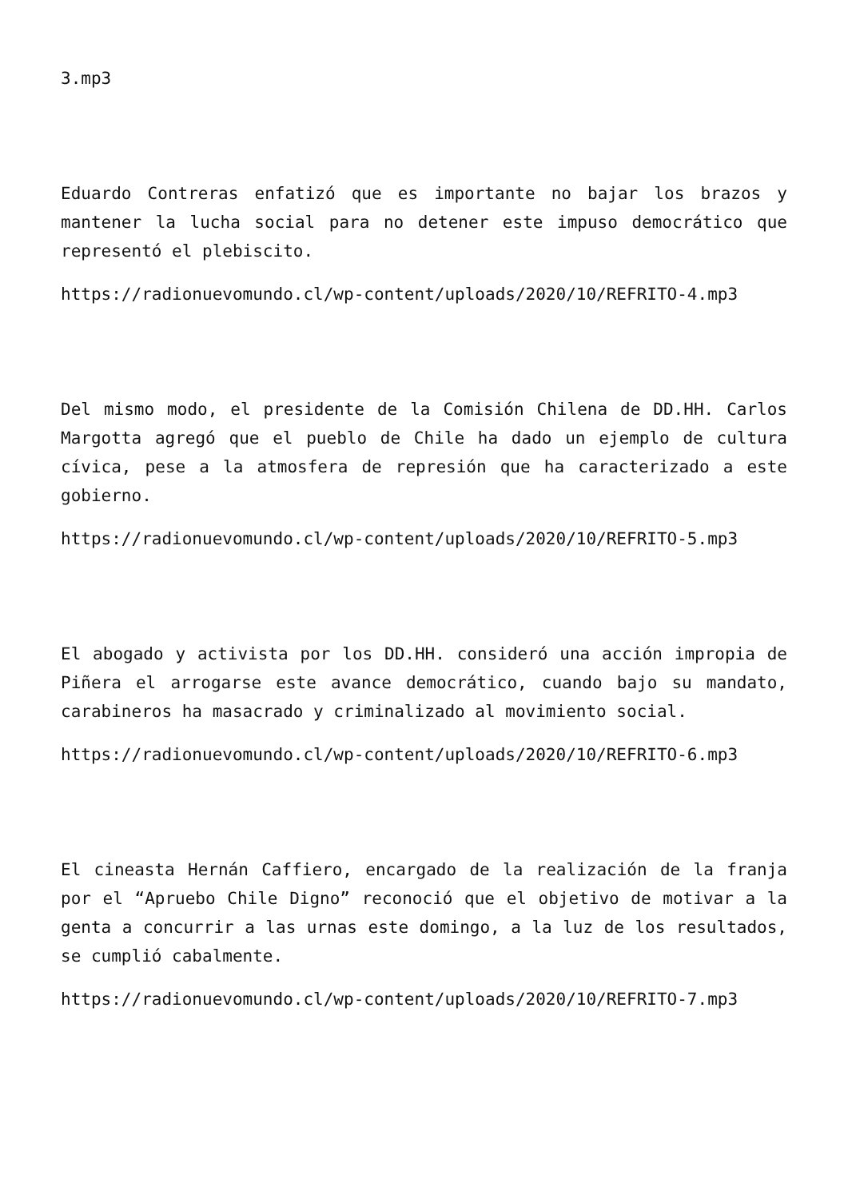3.mp3
Eduardo Contreras enfatizó que es importante no bajar los brazos y mantener la lucha social para no detener este impuso democrático que representó el plebiscito.
https://radionuevomundo.cl/wp-content/uploads/2020/10/REFRITO-4.mp3
Del mismo modo, el presidente de la Comisión Chilena de DD.HH. Carlos Margotta agregó que el pueblo de Chile ha dado un ejemplo de cultura cívica, pese a la atmosfera de represión que ha caracterizado a este gobierno.
https://radionuevomundo.cl/wp-content/uploads/2020/10/REFRITO-5.mp3
El abogado y activista por los DD.HH. consideró una acción impropia de Piñera el arrogarse este avance democrático, cuando bajo su mandato, carabineros ha masacrado y criminalizado al movimiento social.
https://radionuevomundo.cl/wp-content/uploads/2020/10/REFRITO-6.mp3
El cineasta Hernán Caffiero, encargado de la realización de la franja por el “Apruebo Chile Digno” reconoció que el objetivo de motivar a la genta a concurrir a las urnas este domingo, a la luz de los resultados, se cumplió cabalmente.
https://radionuevomundo.cl/wp-content/uploads/2020/10/REFRITO-7.mp3